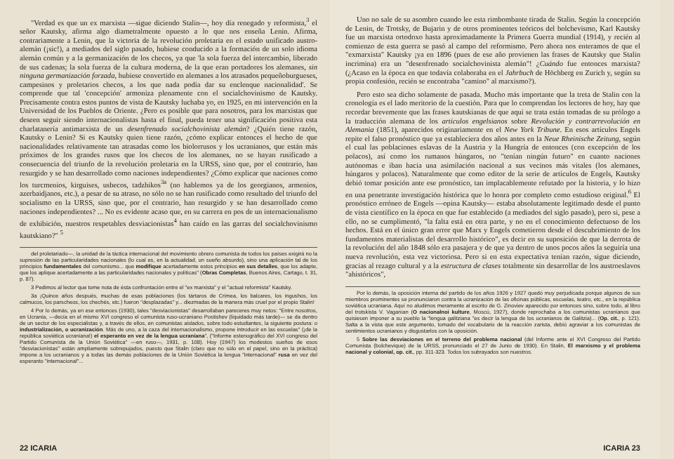"Verdad es que un ex marxista —sigue diciendo Stalin—, hoy día renegado y reformista,<sup>3</sup> el señor Kautsky, afirma algo diametralmente opuesto a lo que nos enseña Lenin. Afirma, contrariamente a Lenin, que la victoria de la revolución proletaria en el estado unificado austro-alemán (¡sic!), a mediados del siglo pasado, hubiese conducido a la formación de un solo idioma alemán común y a la germanización de los checos, ya que 'la sola fuerza del intercambio, liberado de sus cadenas; la sola fuerza de la cultura moderna, de la que eran portadores los alemanes, sin ninguna germanización forzada, hubiese convertido en alemanes a los atrasados pequeñoburgueses, campesinos y proletarios checos, a los que nada podía dar su enclenque nacionalidad'. Se comprende que tal 'concepción' armoniza plenamente con el socialchovinismo de Kautsky. Precisamente contra estos puntos de vista de Kautsky luchaba yo, en 1925, en mi intervención en la Universidad de los Pueblos de Oriente. ¿Pero es posible que para nosotros, para los marxistas que deseen seguir siendo internacionalistas hasta el final, pueda tener una significación positiva esta charlatanería antimarxista de un desenfrenado socialchovinista alemán? ¿Quién tiene razón, Kautsky o Lenin? Si es Kautsky quien tiene razón, ¿cómo explicar entonces el hecho de que nacionalidades relativamente tan atrasadas como los biolorrusos y los ucranianos, que están más próximos de los grandes rusos que los checos de los alemanes, no se hayan rusificado a consecuencia del triunfo de la revolución proletaria en la URSS, sino que, por el contrario, han resurgido y se han desarrollado como naciones independientes? ¿Cómo explicar que naciones como los turcmenios, kirguises, usbecos, tadzhikos<sup>3a</sup> (no hablemos ya de los georgianos, armenios, azerbaidjanos, etc.), a pesar de su atraso, no sólo no se han rusificado como resultado del triunfo del socialismo en la URSS, sino que, por el contrario, han resurgido y se han desarrollado como naciones independientes? ... No es evidente acaso que, en su carrera en pos de un internacionalismo de exhibición, nuestros respetables desviacionistas<sup>4</sup> han caído en las garras del socialchovinismo kautskiano?" <sup>5</sup>
del proletariado—, la unidad de la táctica internacional del movimiento obrero comunista de todos los países exigirá no la supresión de las particularidades nacionales (lo cual es, en la actualidad, un sueño absurdo), sino una aplicación tal de los principios fundamentales del comunismo... que modifique acertadamente estos principios en sus detalles, que los adapte, que los aplique acertadamente a las particularidades nacionales y políticas" (Obras Completas, Buenos Aires, Cartago, t. 31, p. 87).
3 Pedimos al lector que tome nota de ésta confrontación entre el "ex marxista" y el "actual reformista" Kautsky.
3a ¡Quince años después, muchas de esas poblaciones (los tártaros de Crimea, los balcares, los ingushos, los calmucos, los parscheos, los chechés, etc.) fueron "desplazadas" y... diezmadas de la manera más cruel por el propio Stalin!
4 Por lo demás, ya en ese entonces (1930), tales "desviacionistas" desarrollaban pareceres muy netos: "Entre nosotros, en Ucrania, —decía en el mismo XVI congreso el comunista ruso-ucraniano Postishev (liquidado más tarde)— se da dentro de un sector de los especialistas y, a través de ellos, en comunistas aislados, sobre todo estudiantes, la siguiente postura: o industrialización, o ucranización. Más de uno, a la caza del internacionalismo, propone introducir en las escuelas" (¡de la república soviética ucraniana!) el esperanto en vez de la lengua ucraniana", ("Informe estenográfico del XVI congreso del Partido Comunista de la Unión Soviética" —en ruso—, 1931, p. 108). Hoy (1947) los modestos sueños de esos "desviacionistas" están ampliamente sobrepujados, puesto que Stalin (claro que no sólo en el papel, sino en la práctica) impone a los ucranianos y a todas las demás poblaciones de la Unión Soviética la lengua "internacional" rusa en vez del esperanto "internacional"...
22 ICARIA
Uno no sale de su asombro cuando lee esta rimbombante tirada de Stalin. Según la concepción de Lenin, de Trotsky, de Bujarin y de otros prominentes teóricos del bolchevismo, Karl Kautsky fue un marxista ortodoxo hasta aproximadamente la Primera Guerra mundial (1914), y recién al comienzo de esta guerra se pasó al campo del reformismo. Pero ahora nos enteramos de que el "exmarxista" Kautsky ¡ya en 1896 (pues de ese año provienen las frases de Kautsky que Stalin incrimina) era un "desenfrenado socialchovinista alemán"! ¿Cuándo fue entonces marxista? (¿Acaso en la época en que todavía colaboraba en el Jahrbuch de Höchberg en Zurich y, según su propia confesión, recién se encontraba "camino" al marxismo?).
Pero esto sea dicho solamente de pasada. Mucho más importante que la treta de Stalin con la cronología es el lado meritorio de la cuestión. Para que lo comprendan los lectores de hoy, hay que recordar brevemente que las frases kautskianas de que aquí se trata están tomadas de su prólogo a la traducción alemana de los artículos engelsianos sobre Revolución y contrarrevolución en Alemania (1851), aparecidos originariamente en el New York Tribune. En esos artículos Engels repite el falso pronóstico que ya estableciera dos años antes en la Neue Rheinische Zeitung, según el cual las poblaciones eslavas de la Austria y la Hungría de entonces (con excepción de los polacos), así como los rumanos húngaros, no "tenían ningún futuro" en cuanto naciones autónomas e iban hacia una asimilación nacional a sus vecinos más vitales (los alemanes, húngaros y polacos). Naturalmente que como editor de la serie de artículos de Engels, Kautsky debió tomar posición ante ese pronóstico, tan implacablemente refutado por la historia, y lo hizo en una penetrante investigación histórica que lo honra por completo como estudioso original.<sup>6</sup> El pronóstico erróneo de Engels —opina Kautsky— estaba absolutamente legitimado desde el punto de vista científico en la época en que fue establecido (a mediados del siglo pasado), pero si, pese a ello, no se cumplimentó, "la falta está en otra parte, y no en el conocimiento defectuoso de los hechos. Está en el único gran error que Marx y Engels cometieron desde el descubrimiento de los fundamentos materialistas del desarrollo histórico", es decir en su suposición de que la derrota de la revolución del año 1848 sólo era pasajera y de que ya dentro de unos pocos años la seguiría una nueva revolución, esta vez victoriosa. Pero si en esta expectativa tenían razón, sigue diciendo, gracias al rezago cultural y a la estructura de clases totalmente sin desarrollar de los austroeslavos "ahistóricos",
Por lo demás, la oposición interna del partido de los años 1926 y 1927 quedó muy perjudicada porque algunos de sus miembros prominentes se pronunciaron contra la ucranización de las oficinas públicas, escuelas, teatro, etc., en la república soviética ucraniana. Aquí no aludimos meramente al escrito de G. Zinoviev aparecido por entonces sino, sobre todo, al libro del trotskista V. Vaganian (O nacionalnoi kulture, Moscú, 1927), donde reprochaba a los comunistas ucranianos que quisiesen imponer a su pueblo la "lengua galitziana "es decir la lengua de los ucranianos de Galitzia)... (Op. cit., p. 121). Salta a la vista que este argumento, tomado del vocabulario de la reacción zarista, debió agraviar a los comunistas de sentimientos ucranianos y disgustarlos con la oposición.
5 Sobre las desviaciones en el terreno del problema nacional (del Informe ante el XVI Congreso del Partido Comunista (bolchevique) de la URSS, pronunciado el 27 de Junio de 1930). En Stalin, El marxismo y el problema nacional y colonial, op. cit., pp. 311-323. Todos los subrayados son nuestros.
ICARIA 23